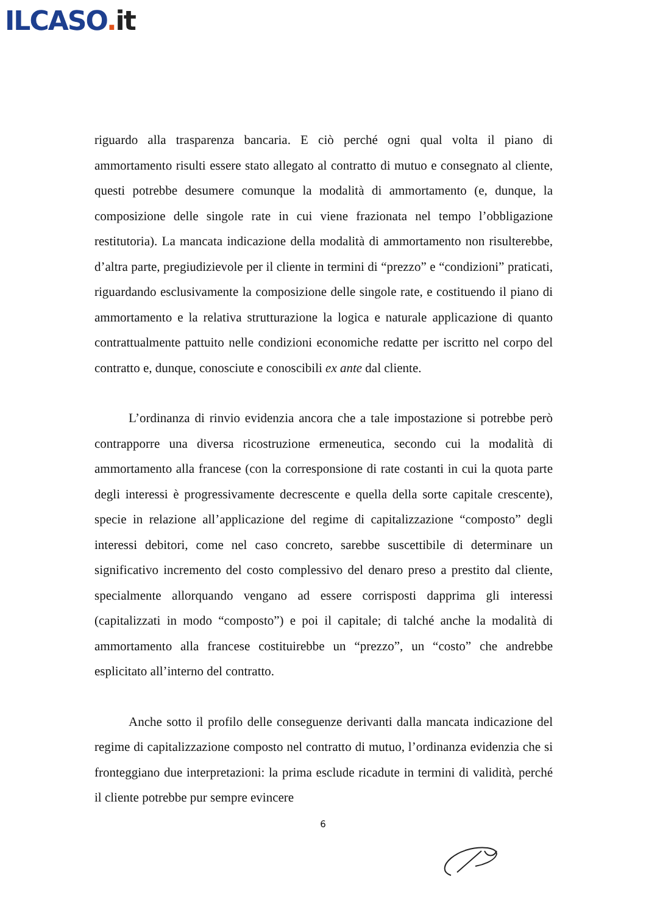ILCASO. it
riguardo alla trasparenza bancaria. E ciò perché ogni qual volta il piano di ammortamento risulti essere stato allegato al contratto di mutuo e consegnato al cliente, questi potrebbe desumere comunque la modalità di ammortamento (e, dunque, la composizione delle singole rate in cui viene frazionata nel tempo l’obbligazione restitutoria). La mancata indicazione della modalità di ammortamento non risulterebbe, d’altra parte, pregiudizievole per il cliente in termini di “prezzo” e “condizioni” praticati, riguardando esclusivamente la composizione delle singole rate, e costituendo il piano di ammortamento e la relativa strutturazione la logica e naturale applicazione di quanto contrattualmente pattuito nelle condizioni economiche redatte per iscritto nel corpo del contratto e, dunque, conosciute e conoscibili ex ante dal cliente.
L’ordinanza di rinvio evidenzia ancora che a tale impostazione si potrebbe però contrapporre una diversa ricostruzione ermeneutica, secondo cui la modalità di ammortamento alla francese (con la corresponsione di rate costanti in cui la quota parte degli interessi è progressivamente decrescente e quella della sorte capitale crescente), specie in relazione all’applicazione del regime di capitalizzazione “composto” degli interessi debitori, come nel caso concreto, sarebbe suscettibile di determinare un significativo incremento del costo complessivo del denaro preso a prestito dal cliente, specialmente allorquando vengano ad essere corrisposti dapprima gli interessi (capitalizzati in modo “composto”) e poi il capitale; di talché anche la modalità di ammortamento alla francese costituirebbe un “prezzo”, un “costo” che andrebbe esplicitato all’interno del contratto.
Anche sotto il profilo delle conseguenze derivanti dalla mancata indicazione del regime di capitalizzazione composto nel contratto di mutuo, l’ordinanza evidenzia che si fronteggiano due interpretazioni: la prima esclude ricadute in termini di validità, perché il cliente potrebbe pur sempre evincere
6